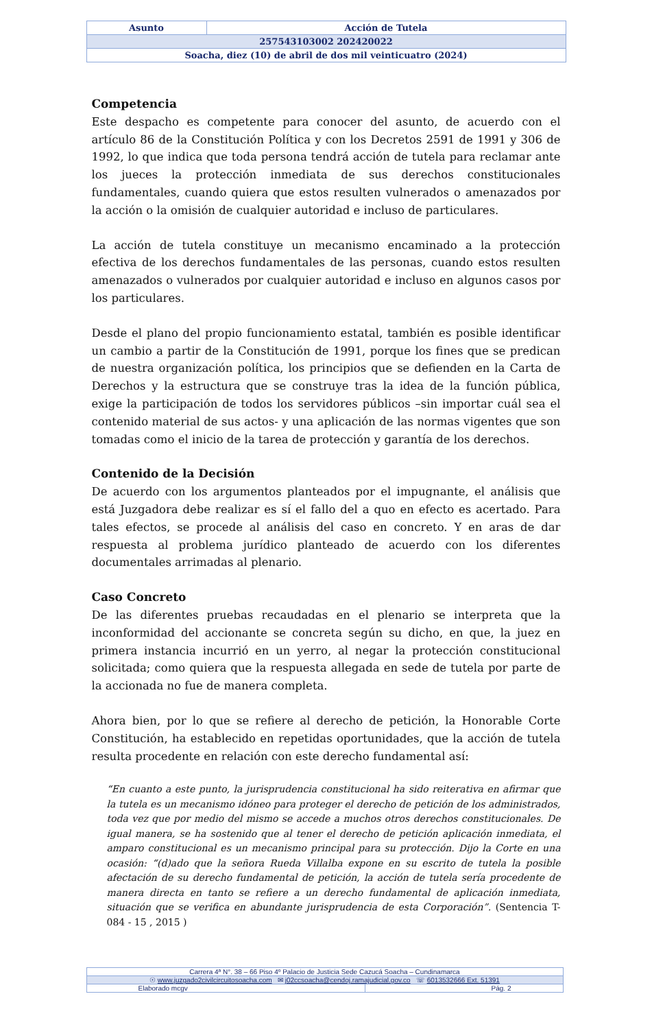| Asunto | Acción de Tutela |
| 257543103002 202420022 | |
| Soacha, diez (10) de abril de dos mil veinticuatro (2024) | |
Competencia
Este despacho es competente para conocer del asunto, de acuerdo con el artículo 86 de la Constitución Política y con los Decretos 2591 de 1991 y 306 de 1992, lo que indica que toda persona tendrá acción de tutela para reclamar ante los jueces la protección inmediata de sus derechos constitucionales fundamentales, cuando quiera que estos resulten vulnerados o amenazados por la acción o la omisión de cualquier autoridad e incluso de particulares.
La acción de tutela constituye un mecanismo encaminado a la protección efectiva de los derechos fundamentales de las personas, cuando estos resulten amenazados o vulnerados por cualquier autoridad e incluso en algunos casos por los particulares.
Desde el plano del propio funcionamiento estatal, también es posible identificar un cambio a partir de la Constitución de 1991, porque los fines que se predican de nuestra organización política, los principios que se defienden en la Carta de Derechos y la estructura que se construye tras la idea de la función pública, exige la participación de todos los servidores públicos –sin importar cuál sea el contenido material de sus actos- y una aplicación de las normas vigentes que son tomadas como el inicio de la tarea de protección y garantía de los derechos.
Contenido de la Decisión
De acuerdo con los argumentos planteados por el impugnante, el análisis que está Juzgadora debe realizar es sí el fallo del a quo en efecto es acertado. Para tales efectos, se procede al análisis del caso en concreto. Y en aras de dar respuesta al problema jurídico planteado de acuerdo con los diferentes documentales arrimadas al plenario.
Caso Concreto
De las diferentes pruebas recaudadas en el plenario se interpreta que la inconformidad del accionante se concreta según su dicho, en que, la juez en primera instancia incurrió en un yerro, al negar la protección constitucional solicitada; como quiera que la respuesta allegada en sede de tutela por parte de la accionada no fue de manera completa.
Ahora bien, por lo que se refiere al derecho de petición, la Honorable Corte Constitución, ha establecido en repetidas oportunidades, que la acción de tutela resulta procedente en relación con este derecho fundamental así:
“En cuanto a este punto, la jurisprudencia constitucional ha sido reiterativa en afirmar que la tutela es un mecanismo idóneo para proteger el derecho de petición de los administrados, toda vez que por medio del mismo se accede a muchos otros derechos constitucionales. De igual manera, se ha sostenido que al tener el derecho de petición aplicación inmediata, el amparo constitucional es un mecanismo principal para su protección. Dijo la Corte en una ocasión: “(d)ado que la señora Rueda Villalba expone en su escrito de tutela la posible afectación de su derecho fundamental de petición, la acción de tutela sería procedente de manera directa en tanto se refiere a un derecho fundamental de aplicación inmediata, situación que se verifica en abundante jurisprudencia de esta Corporación”. (Sentencia T-084 - 15 , 2015 )
| Carrera 4ª N°. 38 – 66 Piso 4º Palacio de Justicia Sede Cazucá Soacha – Cundinamarca | |
| ☉ www.juzgado2civilcircuitosoacha.com ✉ j02ccsoacha@cendoj.ramajudicial.gov.co ☏ 6013532666 Ext. 51391 | |
| Elaborado mcgv | Pág. 2 |